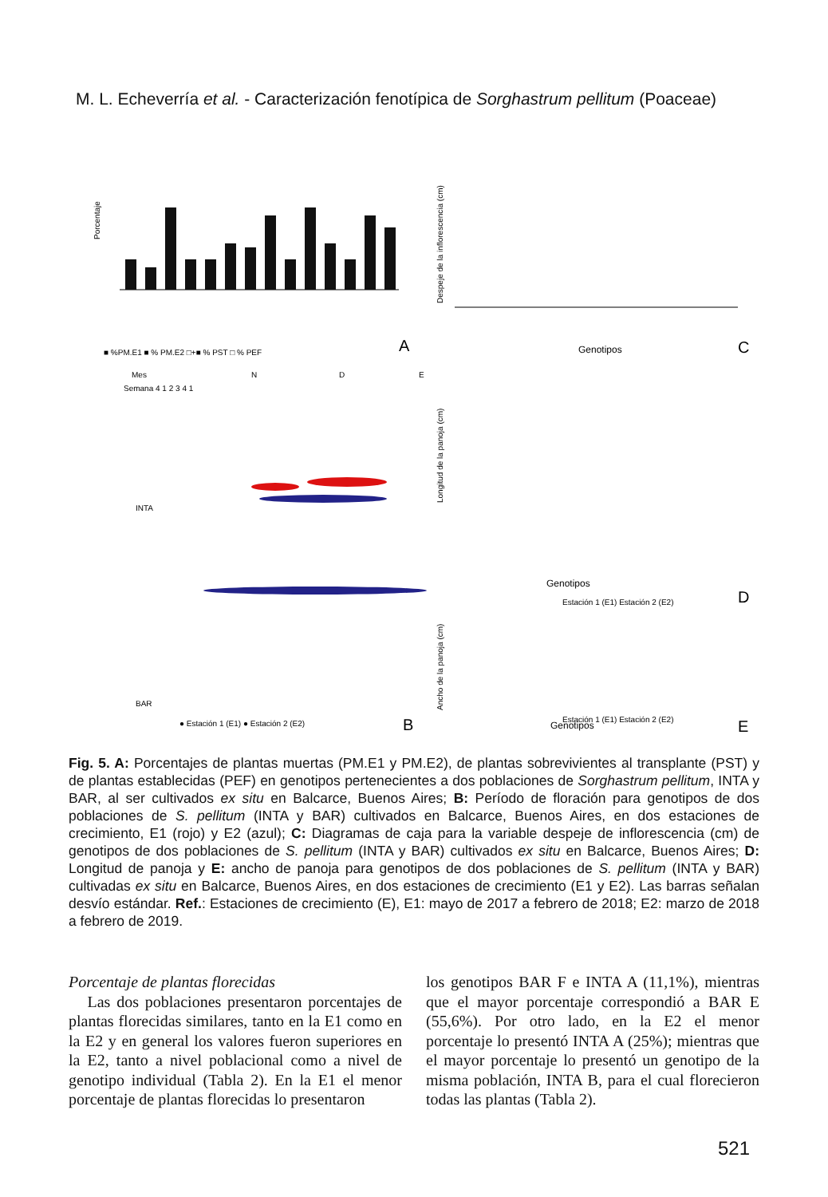M. L. Echeverría et al. - Caracterización fenotípica de Sorghastrum pellitum (Poaceae)
Porcentaje
■ %PM.E1 ■ % PM.E2 □+■ % PST □ % PEF
A
Despeje de la inflorescencia (cm)
Genotipos
C
Mes
N
D
E
Semana 4 1 2 3 4 1
INTA
BAR
● Estación 1 (E1) ● Estación 2 (E2)
B
Longitud de la panoja (cm)
Genotipos
Estación 1 (E1) Estación 2 (E2)
D
Ancho de la panoja (cm)
Genotipos
Estación 1 (E1) Estación 2 (E2)
E
Fig. 5. A: Porcentajes de plantas muertas (PM.E1 y PM.E2), de plantas sobrevivientes al transplante (PST) y de plantas establecidas (PEF) en genotipos pertenecientes a dos poblaciones de Sorghastrum pellitum, INTA y BAR, al ser cultivados ex situ en Balcarce, Buenos Aires; B: Período de floración para genotipos de dos poblaciones de S. pellitum (INTA y BAR) cultivados en Balcarce, Buenos Aires, en dos estaciones de crecimiento, E1 (rojo) y E2 (azul); C: Diagramas de caja para la variable despeje de inflorescencia (cm) de genotipos de dos poblaciones de S. pellitum (INTA y BAR) cultivados ex situ en Balcarce, Buenos Aires; D: Longitud de panoja y E: ancho de panoja para genotipos de dos poblaciones de S. pellitum (INTA y BAR) cultivadas ex situ en Balcarce, Buenos Aires, en dos estaciones de crecimiento (E1 y E2). Las barras señalan desvío estándar. Ref.: Estaciones de crecimiento (E), E1: mayo de 2017 a febrero de 2018; E2: marzo de 2018 a febrero de 2019.
Porcentaje de plantas florecidas
Las dos poblaciones presentaron porcentajes de plantas florecidas similares, tanto en la E1 como en la E2 y en general los valores fueron superiores en la E2, tanto a nivel poblacional como a nivel de genotipo individual (Tabla 2). En la E1 el menor porcentaje de plantas florecidas lo presentaron
los genotipos BAR F e INTA A (11,1%), mientras que el mayor porcentaje correspondió a BAR E (55,6%). Por otro lado, en la E2 el menor porcentaje lo presentó INTA A (25%); mientras que el mayor porcentaje lo presentó un genotipo de la misma población, INTA B, para el cual florecieron todas las plantas (Tabla 2).
521